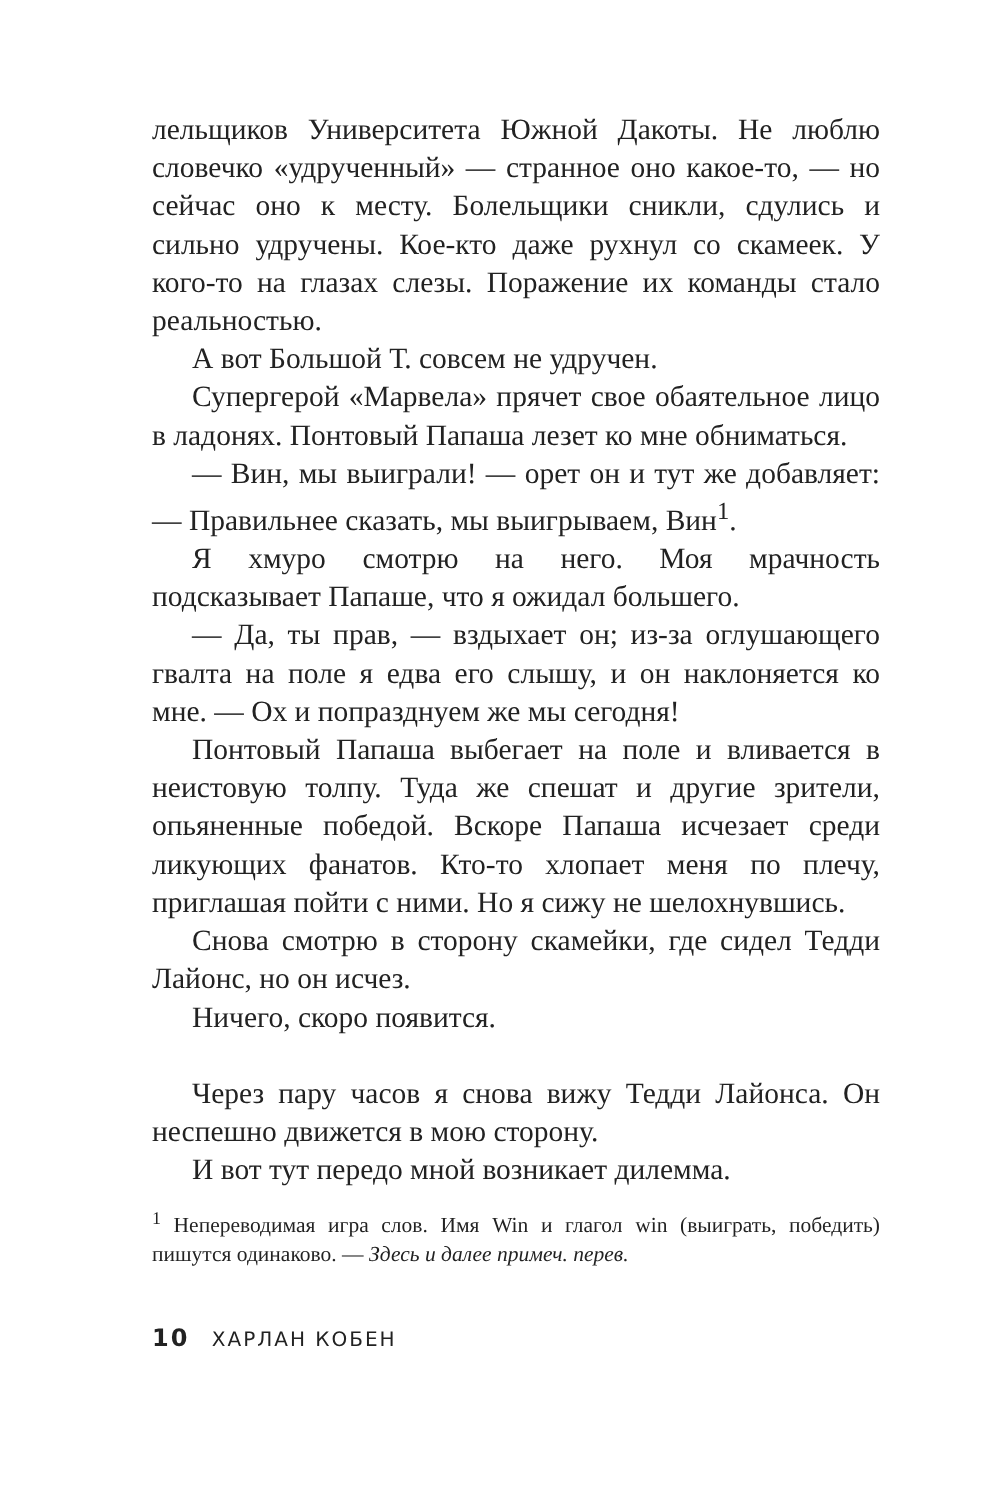лельщиков Университета Южной Дакоты. Не люблю словечко «удрученный» — странное оно какое-то, — но сейчас оно к месту. Болельщики сникли, сдулись и сильно удручены. Кое-кто даже рухнул со скамеек. У кого-то на глазах слезы. Поражение их команды стало реальностью.
А вот Большой Т. совсем не удручен.
Супергерой «Марвела» прячет свое обаятельное лицо в ладонях. Понтовый Папаша лезет ко мне обниматься.
— Вин, мы выиграли! — орет он и тут же добавляет: — Правильнее сказать, мы выигрываем, Вин<sup>1</sup>.
Я хмуро смотрю на него. Моя мрачность подсказывает Папаше, что я ожидал большего.
— Да, ты прав, — вздыхает он; из-за оглушающего гвалта на поле я едва его слышу, и он наклоняется ко мне. — Ох и попразднуем же мы сегодня!
Понтовый Папаша выбегает на поле и вливается в неистовую толпу. Туда же спешат и другие зрители, опьяненные победой. Вскоре Папаша исчезает среди ликующих фанатов. Кто-то хлопает меня по плечу, приглашая пойти с ними. Но я сижу не шелохнувшись.
Снова смотрю в сторону скамейки, где сидел Тедди Лайонс, но он исчез.
Ничего, скоро появится.
Через пару часов я снова вижу Тедди Лайонса. Он неспешно движется в мою сторону.
И вот тут передо мной возникает дилемма.
<sup>1</sup> Непереводимая игра слов. Имя Win и глагол win (выиграть, победить) пишутся одинаково. — Здесь и далее примеч. перев.
10 ХАРЛАН КОБЕН